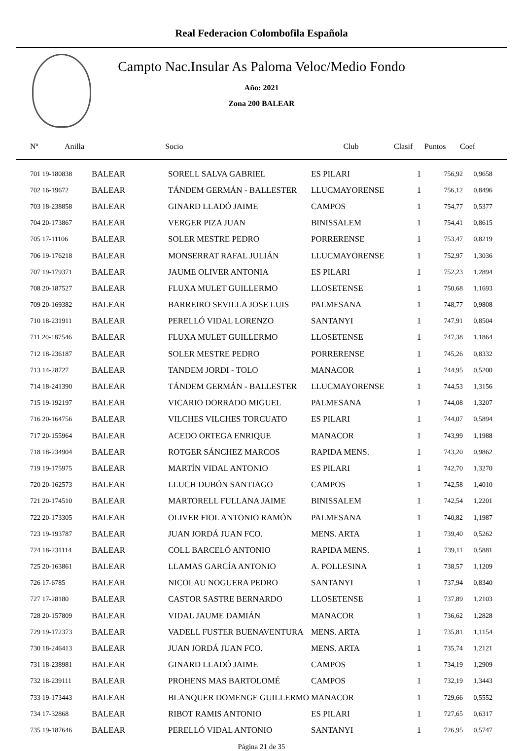Real Federacion Colombofila Española
Campto Nac.Insular As Paloma Veloc/Medio Fondo
Año: 2021
Zona 200 BALEAR
| Nº | Anilla | Socio | Club | Clasif | Puntos | Coef |
| --- | --- | --- | --- | --- | --- | --- |
| 701 19-180838 | BALEAR | SORELL SALVA GABRIEL | ES PILARI | 1 | 756,92 | 0,9658 |
| 702 16-19672 | BALEAR | TÁNDEM GERMÁN - BALLESTER | LLUCMAYORENSE | 1 | 756,12 | 0,8496 |
| 703 18-238858 | BALEAR | GINARD LLADÓ JAIME | CAMPOS | 1 | 754,77 | 0,5377 |
| 704 20-173867 | BALEAR | VERGER PIZA JUAN | BINISSALEM | 1 | 754,41 | 0,8615 |
| 705 17-11106 | BALEAR | SOLER MESTRE PEDRO | PORRERENSE | 1 | 753,47 | 0,8219 |
| 706 19-176218 | BALEAR | MONSERRAT RAFAL JULIÁN | LLUCMAYORENSE | 1 | 752,97 | 1,3036 |
| 707 19-179371 | BALEAR | JAUME OLIVER ANTONIA | ES PILARI | 1 | 752,23 | 1,2894 |
| 708 20-187527 | BALEAR | FLUXA MULET GUILLERMO | LLOSETENSE | 1 | 750,68 | 1,1693 |
| 709 20-169382 | BALEAR | BARREIRO SEVILLA JOSE LUIS | PALMESANA | 1 | 748,77 | 0,9808 |
| 710 18-231911 | BALEAR | PERELLÓ VIDAL LORENZO | SANTANYI | 1 | 747,91 | 0,8504 |
| 711 20-187546 | BALEAR | FLUXA MULET GUILLERMO | LLOSETENSE | 1 | 747,38 | 1,1864 |
| 712 18-236187 | BALEAR | SOLER MESTRE PEDRO | PORRERENSE | 1 | 745,26 | 0,8332 |
| 713 14-28727 | BALEAR | TANDEM JORDI - TOLO | MANACOR | 1 | 744,95 | 0,5200 |
| 714 18-241390 | BALEAR | TÁNDEM GERMÁN - BALLESTER | LLUCMAYORENSE | 1 | 744,53 | 1,3156 |
| 715 19-192197 | BALEAR | VICARIO DORRADO MIGUEL | PALMESANA | 1 | 744,08 | 1,3207 |
| 716 20-164756 | BALEAR | VILCHES VILCHES TORCUATO | ES PILARI | 1 | 744,07 | 0,5894 |
| 717 20-155964 | BALEAR | ACEDO ORTEGA ENRIQUE | MANACOR | 1 | 743,99 | 1,1988 |
| 718 18-234904 | BALEAR | ROTGER SÁNCHEZ MARCOS | RAPIDA MENS. | 1 | 743,20 | 0,9862 |
| 719 19-175975 | BALEAR | MARTÍN VIDAL ANTONIO | ES PILARI | 1 | 742,70 | 1,3270 |
| 720 20-162573 | BALEAR | LLUCH DUBÓN SANTIAGO | CAMPOS | 1 | 742,58 | 1,4010 |
| 721 20-174510 | BALEAR | MARTORELL FULLANA JAIME | BINISSALEM | 1 | 742,54 | 1,2201 |
| 722 20-173305 | BALEAR | OLIVER FIOL ANTONIO RAMÓN | PALMESANA | 1 | 740,82 | 1,1987 |
| 723 19-193787 | BALEAR | JUAN JORDÁ JUAN FCO. | MENS. ARTA | 1 | 739,40 | 0,5262 |
| 724 18-231114 | BALEAR | COLL BARCELÓ ANTONIO | RAPIDA MENS. | 1 | 739,11 | 0,5881 |
| 725 20-163861 | BALEAR | LLAMAS GARCÍA ANTONIO | A. POLLESINA | 1 | 738,57 | 1,1209 |
| 726 17-6785 | BALEAR | NICOLAU NOGUERA PEDRO | SANTANYI | 1 | 737,94 | 0,8340 |
| 727 17-28180 | BALEAR | CASTOR SASTRE BERNARDO | LLOSETENSE | 1 | 737,89 | 1,2103 |
| 728 20-157809 | BALEAR | VIDAL JAUME DAMIÁN | MANACOR | 1 | 736,62 | 1,2828 |
| 729 19-172373 | BALEAR | VADELL FUSTER BUENAVENTURA | MENS. ARTA | 1 | 735,81 | 1,1154 |
| 730 18-246413 | BALEAR | JUAN JORDÁ JUAN FCO. | MENS. ARTA | 1 | 735,74 | 1,2121 |
| 731 18-238981 | BALEAR | GINARD LLADÓ JAIME | CAMPOS | 1 | 734,19 | 1,2909 |
| 732 18-239111 | BALEAR | PROHENS MAS BARTOLOMÉ | CAMPOS | 1 | 732,19 | 1,3443 |
| 733 19-173443 | BALEAR | BLANQUER DOMENGE GUILLERMO | MANACOR | 1 | 729,66 | 0,5552 |
| 734 17-32868 | BALEAR | RIBOT RAMIS ANTONIO | ES PILARI | 1 | 727,65 | 0,6317 |
| 735 19-187646 | BALEAR | PERELLÓ VIDAL ANTONIO | SANTANYI | 1 | 726,95 | 0,5747 |
Página 21 de 35